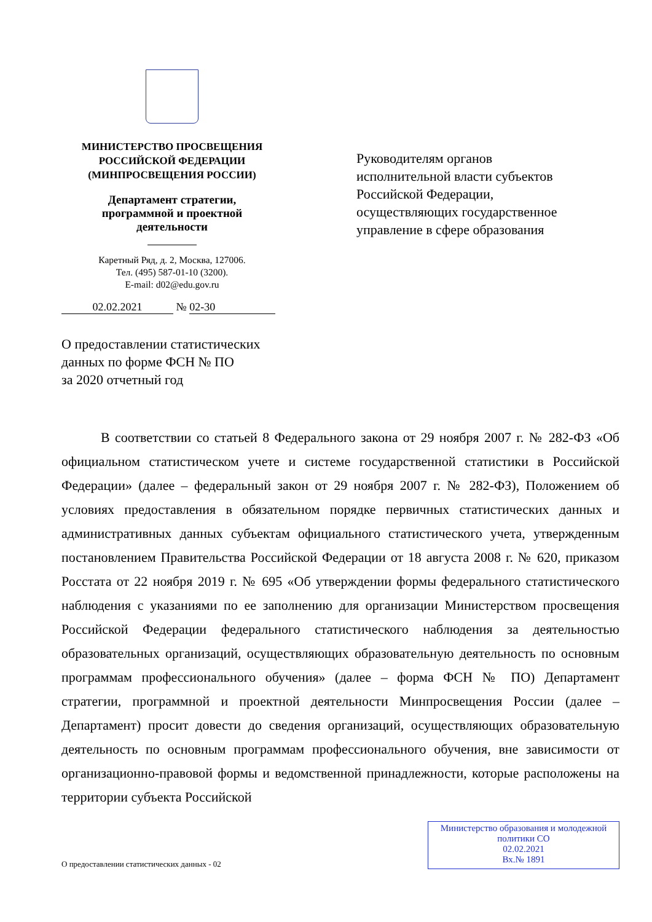МИНИСТЕРСТВО ПРОСВЕЩЕНИЯ
РОССИЙСКОЙ ФЕДЕРАЦИИ
(МИНПРОСВЕЩЕНИЯ РОССИИ)
Департамент стратегии,
программной и проектной
деятельности
Каретный Ряд, д. 2, Москва, 127006.
Тел. (495) 587-01-10 (3200).
E-mail: d02@edu.gov.ru
02.02.2021 № 02-30
Руководителям органов
исполнительной власти субъектов
Российской Федерации,
осуществляющих государственное
управление в сфере образования
О предоставлении статистических
данных по форме ФСН № ПО
за 2020 отчетный год
В соответствии со статьей 8 Федерального закона от 29 ноября 2007 г. № 282-ФЗ «Об официальном статистическом учете и системе государственной статистики в Российской Федерации» (далее – федеральный закон от 29 ноября 2007 г. № 282-ФЗ), Положением об условиях предоставления в обязательном порядке первичных статистических данных и административных данных субъектам официального статистического учета, утвержденным постановлением Правительства Российской Федерации от 18 августа 2008 г. № 620, приказом Росстата от 22 ноября 2019 г. № 695 «Об утверждении формы федерального статистического наблюдения с указаниями по ее заполнению для организации Министерством просвещения Российской Федерации федерального статистического наблюдения за деятельностью образовательных организаций, осуществляющих образовательную деятельность по основным программам профессионального обучения» (далее – форма ФСН № ПО) Департамент стратегии, программной и проектной деятельности Минпросвещения России (далее – Департамент) просит довести до сведения организаций, осуществляющих образовательную деятельность по основным программам профессионального обучения, вне зависимости от организационно-правовой формы и ведомственной принадлежности, которые расположены на территории субъекта Российской
О предоставлении статистических данных - 02
Министерство образования и молодежной
политики СО
02.02.2021
Вх.№ 1891